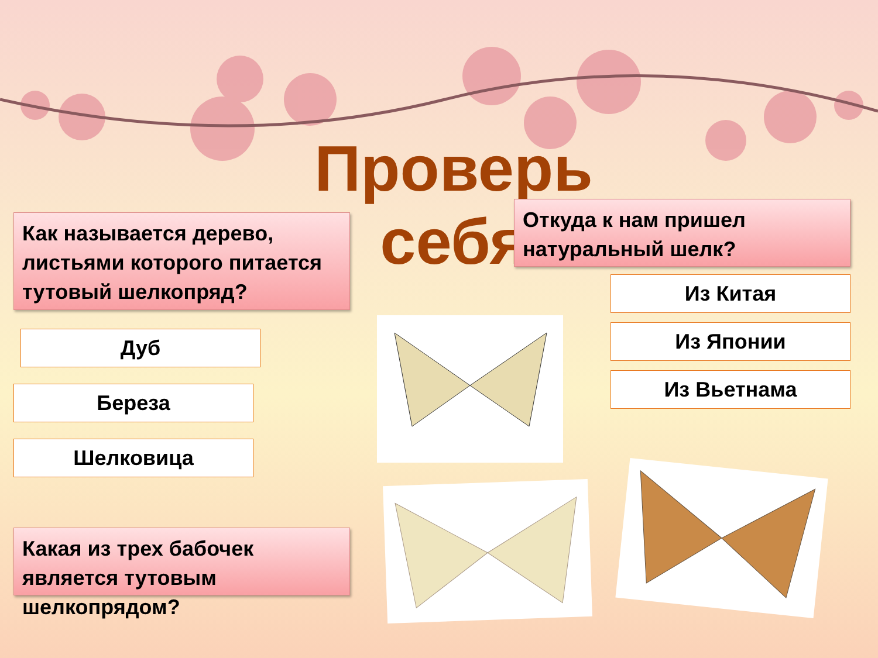Проверь
себя
Как называется дерево, листьями которого питается тутовый шелкопряд?
Откуда к нам пришел натуральный шелк?
Дуб
Береза
Шелковица
Из Китая
Из Японии
Из Вьетнама
Какая из трех бабочек является тутовым шелкопрядом?